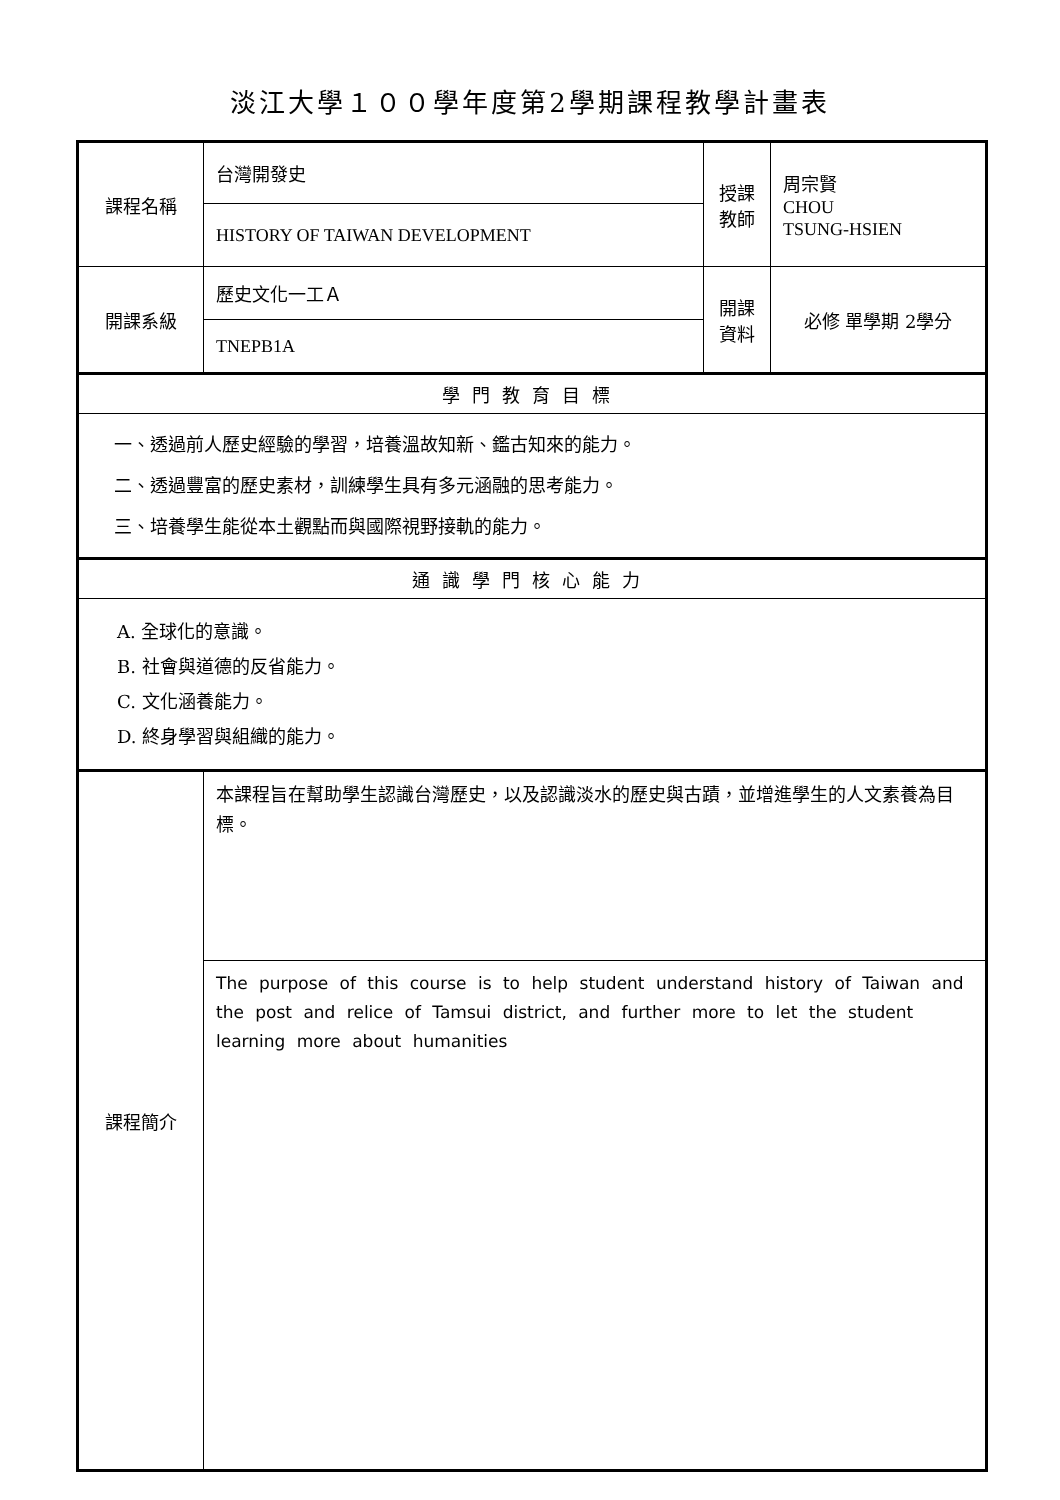淡江大學１００學年度第2學期課程教學計畫表
| 課程名稱 | 台灣開發史 | 授課教師 | 周宗賢 CHOU TSUNG-HSIEN |
| | HISTORY OF TAIWAN DEVELOPMENT | | |
| 開課系級 | 歷史文化一工Ａ | 開課資料 | 必修 單學期 2學分 |
| | TNEPB1A | | |
| 學門教育目標 | | | |
| 一、透過前人歷史經驗的學習，培養溫故知新、鑑古知來的能力。 二、透過豐富的歷史素材，訓練學生具有多元涵融的思考能力。 三、培養學生能從本土觀點而與國際視野接軌的能力。 | | | |
| 通識學門核心能力 | | | |
| A. 全球化的意識。 B. 社會與道德的反省能力。 C. 文化涵養能力。 D. 終身學習與組織的能力。 | | | |
| 課程簡介 | 本課程旨在幫助學生認識台灣歷史，以及認識淡水的歷史與古蹟，並增進學生的人文素養為目標。 | | |
| | The purpose of this course is to help student understand history of Taiwan and the post and relice of Tamsui district, and further more to let the student learning more about humanities | | |